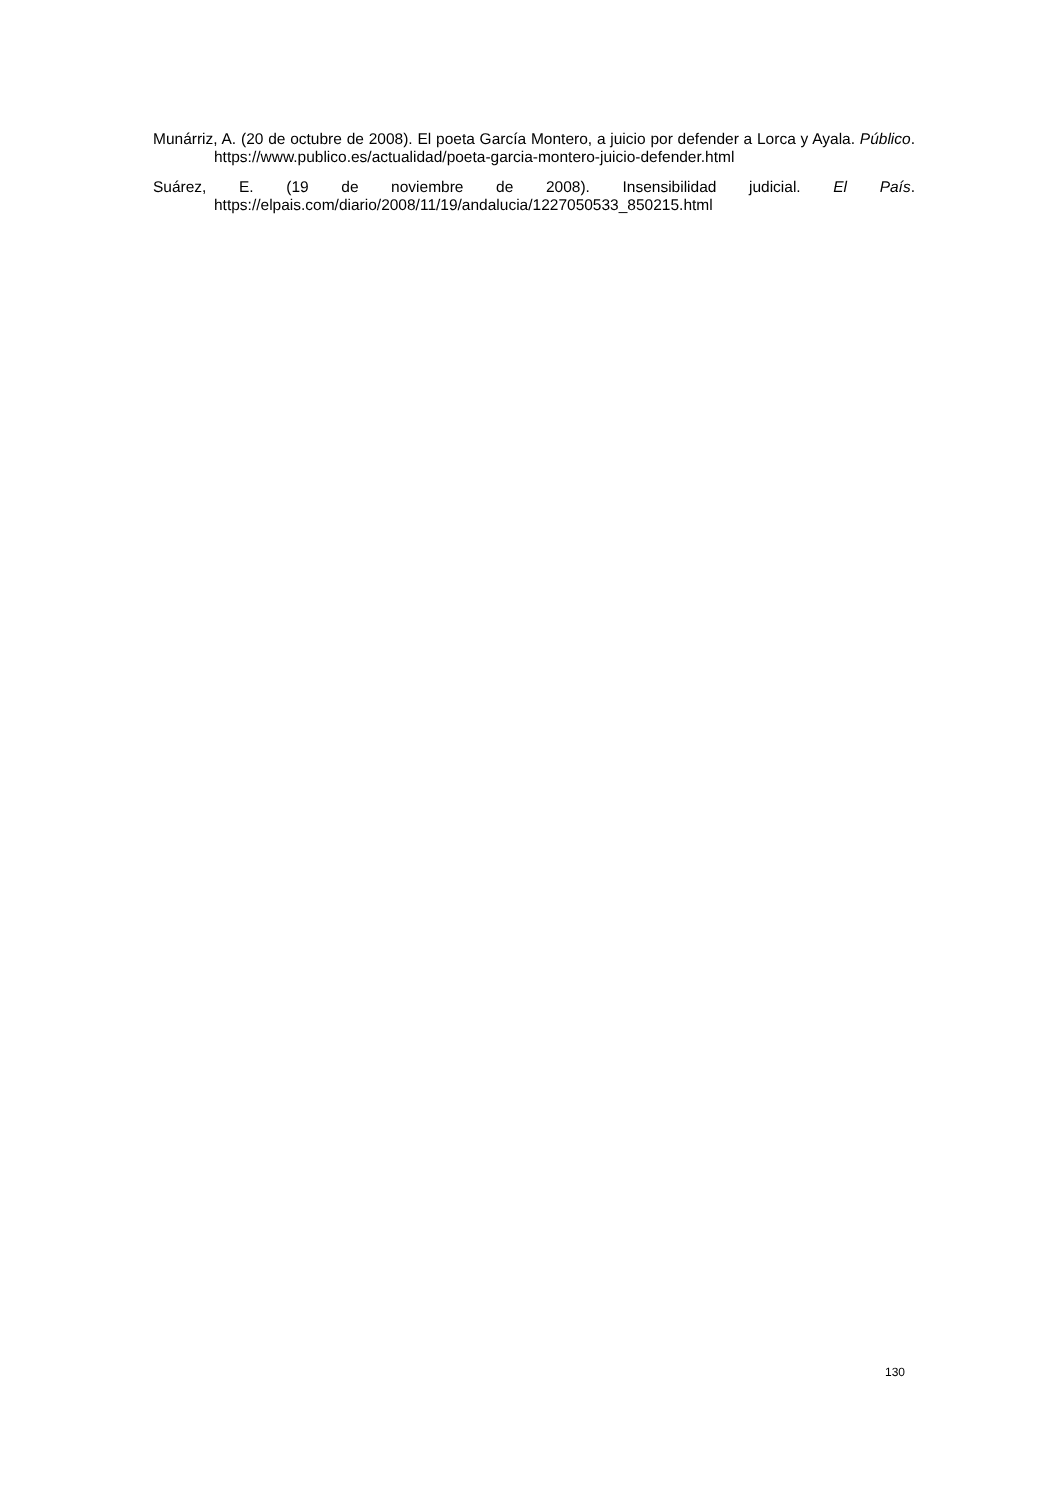Munárriz, A. (20 de octubre de 2008). El poeta García Montero, a juicio por defender a Lorca y Ayala. Público. https://www.publico.es/actualidad/poeta-garcia-montero-juicio-defender.html
Suárez, E. (19 de noviembre de 2008). Insensibilidad judicial. El País. https://elpais.com/diario/2008/11/19/andalucia/1227050533_850215.html
130